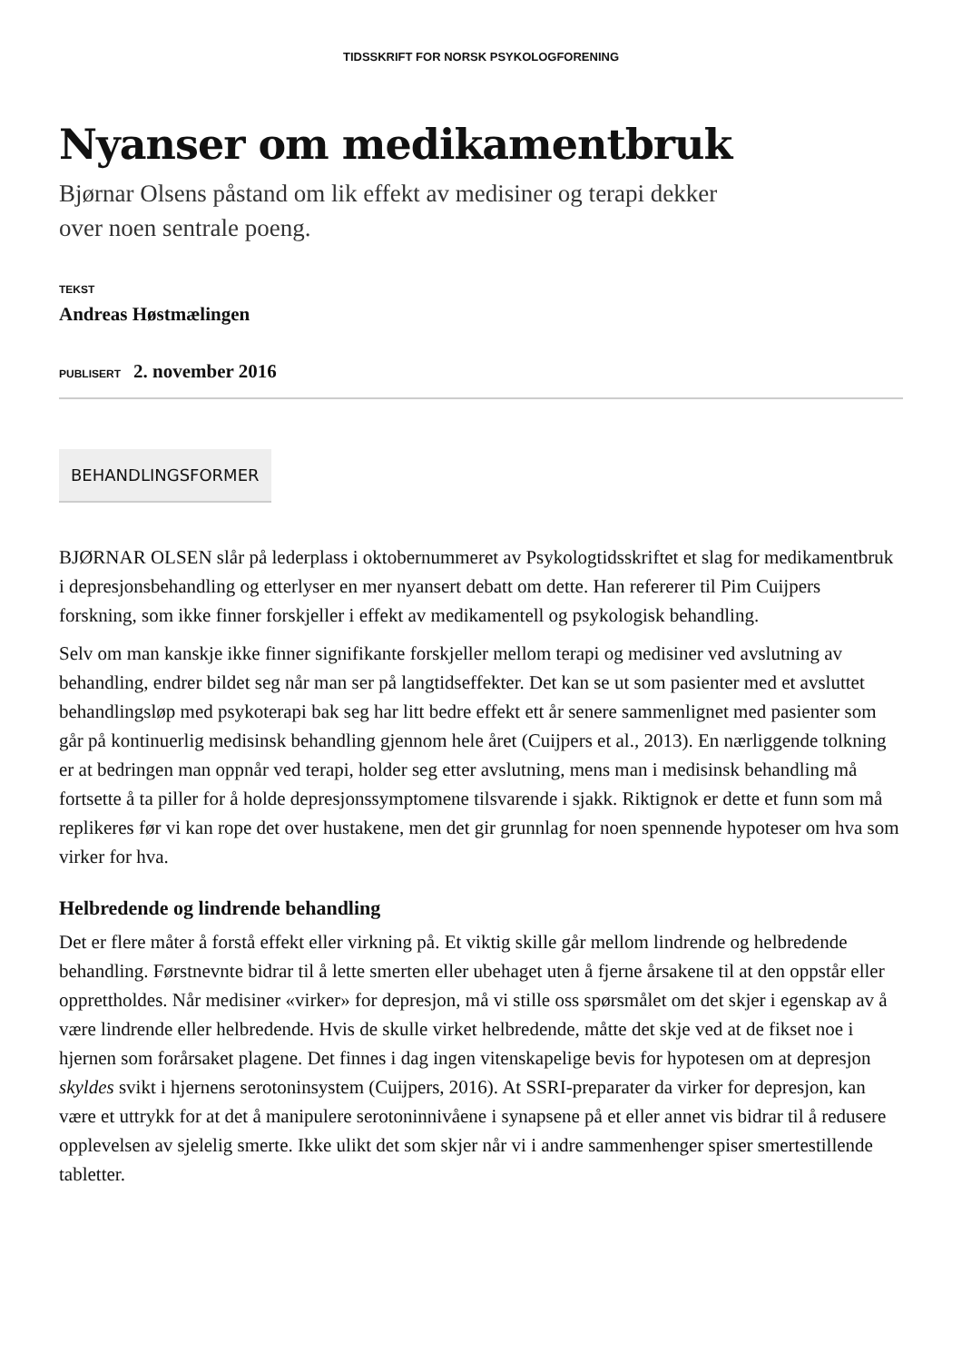TIDSSKRIFT FOR NORSK PSYKOLOGFORENING
Nyanser om medikamentbruk
Bjørnar Olsens påstand om lik effekt av medisiner og terapi dekker
over noen sentrale poeng.
TEKST
Andreas Høstmælingen
PUBLISERT 2. november 2016
BEHANDLINGSFORMER
BJØRNAR OLSEN slår på lederplass i oktobernummeret av Psykologtidsskriftet et slag for medikamentbruk i depresjonsbehandling og etterlyser en mer nyansert debatt om dette. Han refererer til Pim Cuijpers forskning, som ikke finner forskjeller i effekt av medikamentell og psykologisk behandling.
Selv om man kanskje ikke finner signifikante forskjeller mellom terapi og medisiner ved avslutning av behandling, endrer bildet seg når man ser på langtidseffekter. Det kan se ut som pasienter med et avsluttet behandlingsløp med psykoterapi bak seg har litt bedre effekt ett år senere sammenlignet med pasienter som går på kontinuerlig medisinsk behandling gjennom hele året (Cuijpers et al., 2013). En nærliggende tolkning er at bedringen man oppnår ved terapi, holder seg etter avslutning, mens man i medisinsk behandling må fortsette å ta piller for å holde depresjonssymptomene tilsvarende i sjakk. Riktignok er dette et funn som må replikeres før vi kan rope det over hustakene, men det gir grunnlag for noen spennende hypoteser om hva som virker for hva.
Helbredende og lindrende behandling
Det er flere måter å forstå effekt eller virkning på. Et viktig skille går mellom lindrende og helbredende behandling. Førstnevnte bidrar til å lette smerten eller ubehaget uten å fjerne årsakene til at den oppstår eller opprettholdes. Når medisiner «virker» for depresjon, må vi stille oss spørsmålet om det skjer i egenskap av å være lindrende eller helbredende. Hvis de skulle virket helbredende, måtte det skje ved at de fikset noe i hjernen som forårsaket plagene. Det finnes i dag ingen vitenskapelige bevis for hypotesen om at depresjon skyldes svikt i hjernens serotoninsystem (Cuijpers, 2016). At SSRI-preparater da virker for depresjon, kan være et uttrykk for at det å manipulere serotoninnivåene i synapsene på et eller annet vis bidrar til å redusere opplevelsen av sjelelig smerte. Ikke ulikt det som skjer når vi i andre sammenhenger spiser smertestillende tabletter.